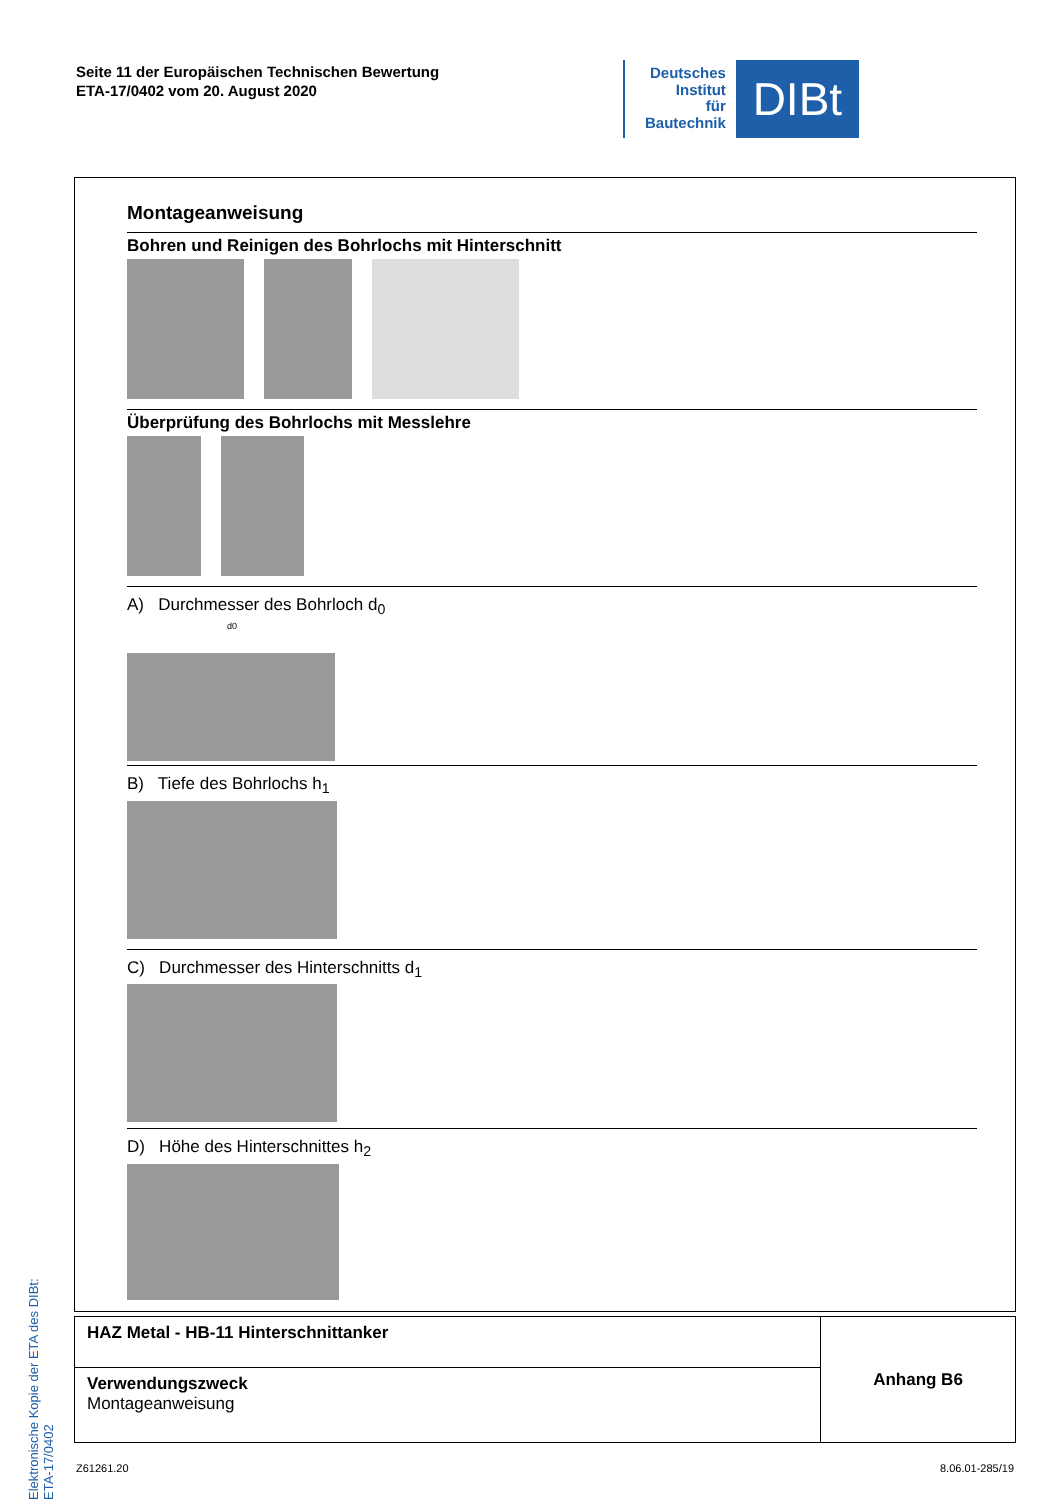Seite 11 der Europäischen Technischen Bewertung
ETA-17/0402 vom 20. August 2020
Deutsches
Institut
für
Bautechnik
DIBt
Montageanweisung
Bohren und Reinigen des Bohrlochs mit Hinterschnitt
Überprüfung des Bohrlochs mit Messlehre
A) Durchmesser des Bohrloch d<sub>0</sub>
d0
B) Tiefe des Bohrlochs h<sub>1</sub>
C) Durchmesser des Hinterschnitts d<sub>1</sub>
D) Höhe des Hinterschnittes h<sub>2</sub>
Elektronische Kopie der ETA des DIBt: ETA-17/0402
| HAZ Metal - HB-11 Hinterschnittanker | Anhang B6 |
| Verwendungszweck Montageanweisung | |
Z61261.20 8.06.01-285/19